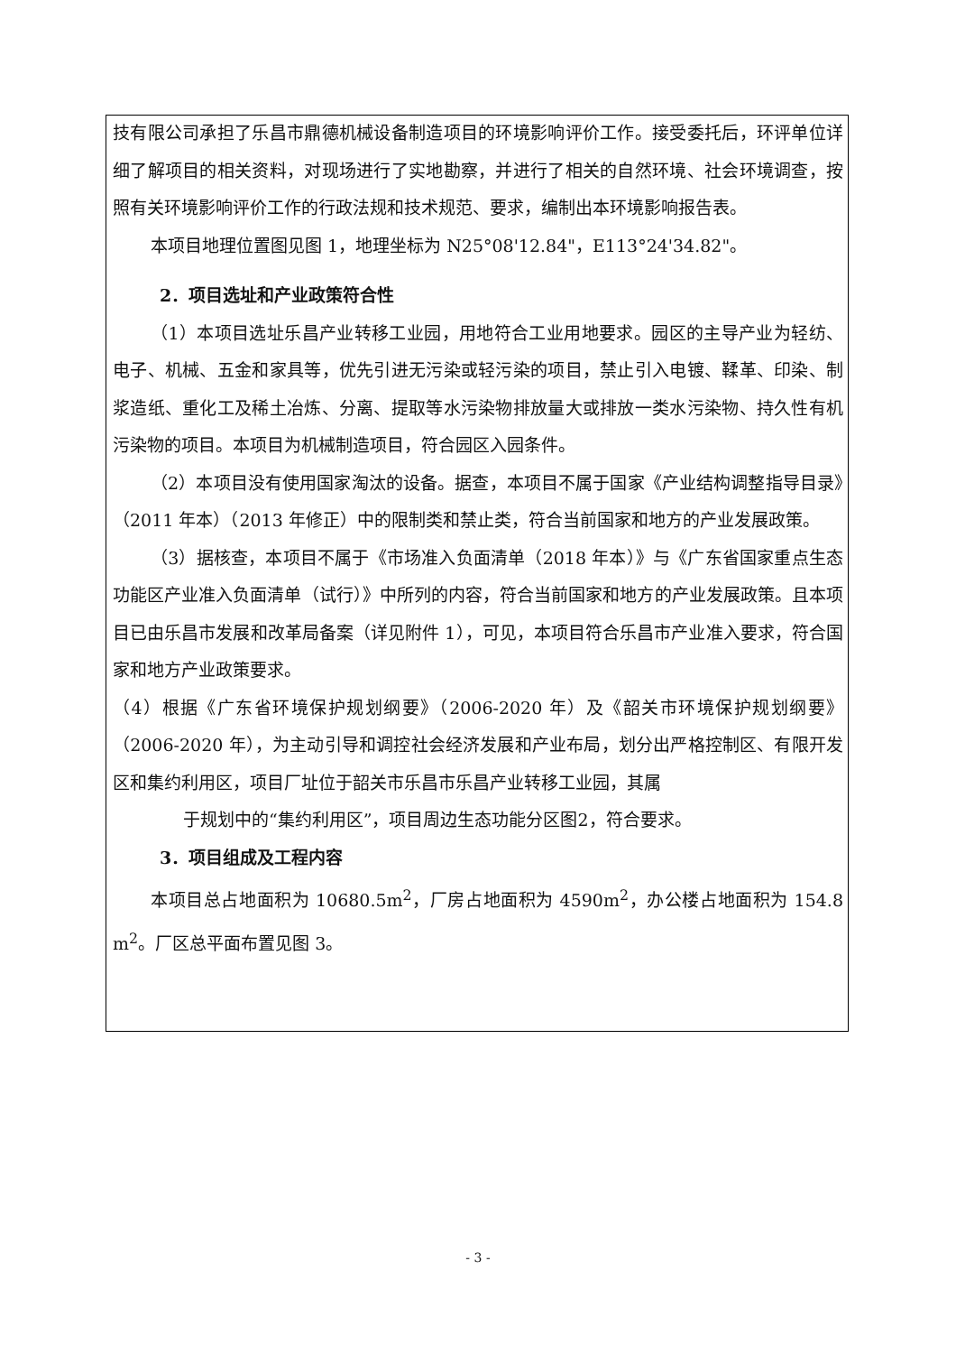技有限公司承担了乐昌市鼎德机械设备制造项目的环境影响评价工作。接受委托后，环评单位详细了解项目的相关资料，对现场进行了实地勘察，并进行了相关的自然环境、社会环境调查，按照有关环境影响评价工作的行政法规和技术规范、要求，编制出本环境影响报告表。
本项目地理位置图见图 1，地理坐标为 N25°08'12.84"，E113°24'34.82"。
2．项目选址和产业政策符合性
（1）本项目选址乐昌产业转移工业园，用地符合工业用地要求。园区的主导产业为轻纺、电子、机械、五金和家具等，优先引进无污染或轻污染的项目，禁止引入电镀、鞣革、印染、制浆造纸、重化工及稀土冶炼、分离、提取等水污染物排放量大或排放一类水污染物、持久性有机污染物的项目。本项目为机械制造项目，符合园区入园条件。
（2）本项目没有使用国家淘汰的设备。据查，本项目不属于国家《产业结构调整指导目录》（2011 年本）（2013 年修正）中的限制类和禁止类，符合当前国家和地方的产业发展政策。
（3）据核查，本项目不属于《市场准入负面清单（2018 年本）》与《广东省国家重点生态功能区产业准入负面清单（试行）》中所列的内容，符合当前国家和地方的产业发展政策。且本项目已由乐昌市发展和改革局备案（详见附件 1），可见，本项目符合乐昌市产业准入要求，符合国家和地方产业政策要求。
（4）根据《广东省环境保护规划纲要》（2006-2020 年）及《韶关市环境保护规划纲要》（2006-2020 年），为主动引导和调控社会经济发展和产业布局，划分出严格控制区、有限开发区和集约利用区，项目厂址位于韶关市乐昌市乐昌产业转移工业园，其属
于规划中的“集约利用区”，项目周边生态功能分区图2，符合要求。
3．项目组成及工程内容
本项目总占地面积为 10680.5m<sup>2</sup>，厂房占地面积为 4590m<sup>2</sup>，办公楼占地面积为 154.8 m<sup>2</sup>。厂区总平面布置见图 3。
- 3 -